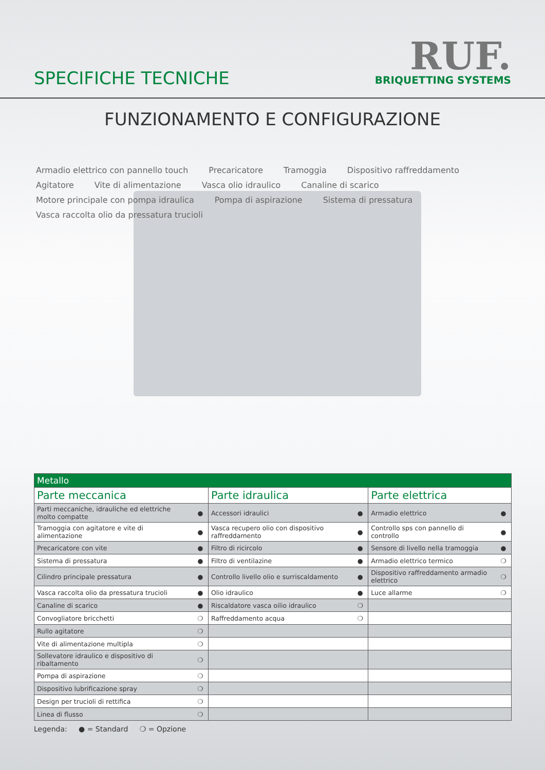SPECIFICHE TECNICHE
RUF.
BRIQUETTING SYSTEMS
FUNZIONAMENTO E CONFIGURAZIONE
Armadio elettrico con pannello touch Precaricatore Tramoggia Dispositivo raffreddamento Agitatore Vite di alimentazione Vasca olio idraulico Canaline di scarico Motore principale con pompa idraulica Pompa di aspirazione Sistema di pressatura Vasca raccolta olio da pressatura trucioli
| Metallo | | | | | |
| --- | --- | --- | --- | --- | --- |
| Parte meccanica | | Parte idraulica | | Parte elettrica | |
| Parti meccaniche, idrauliche ed elettriche molto compatte | ● | Accessori idraulici | ● | Armadio elettrico | ● |
| Tramoggia con agitatore e vite di alimentazione | ● | Vasca recupero olio con dispositivo raffreddamento | ● | Controllo sps con pannello di controllo | ● |
| Precaricatore con vite | ● | Filtro di ricircolo | ● | Sensore di livello nella tramoggia | ● |
| Sistema di pressatura | ● | Filtro di ventilazine | ● | Armadio elettrico termico | ❍ |
| Cilindro principale pressatura | ● | Controllo livello olio e surriscaldamento | ● | Dispositivo raffreddamento armadio elettrico | ❍ |
| Vasca raccolta olio da pressatura trucioli | ● | Olio idraulico | ● | Luce allarme | ❍ |
| Canaline di scarico | ● | Riscaldatore vasca oilio idraulico | ❍ | | |
| Convogliatore bricchetti | ❍ | Raffreddamento acqua | ❍ | | |
| Rullo agitatore | ❍ | | | | |
| Vite di alimentazione multipla | ❍ | | | | |
| Sollevatore idraulico e dispositivo di ribaltamento | ❍ | | | | |
| Pompa di aspirazione | ❍ | | | | |
| Dispositivo lubrificazione spray | ❍ | | | | |
| Design per trucioli di rettifica | ❍ | | | | |
| Linea di flusso | ❍ | | | | |
Legenda: ● = Standard ❍ = Opzione